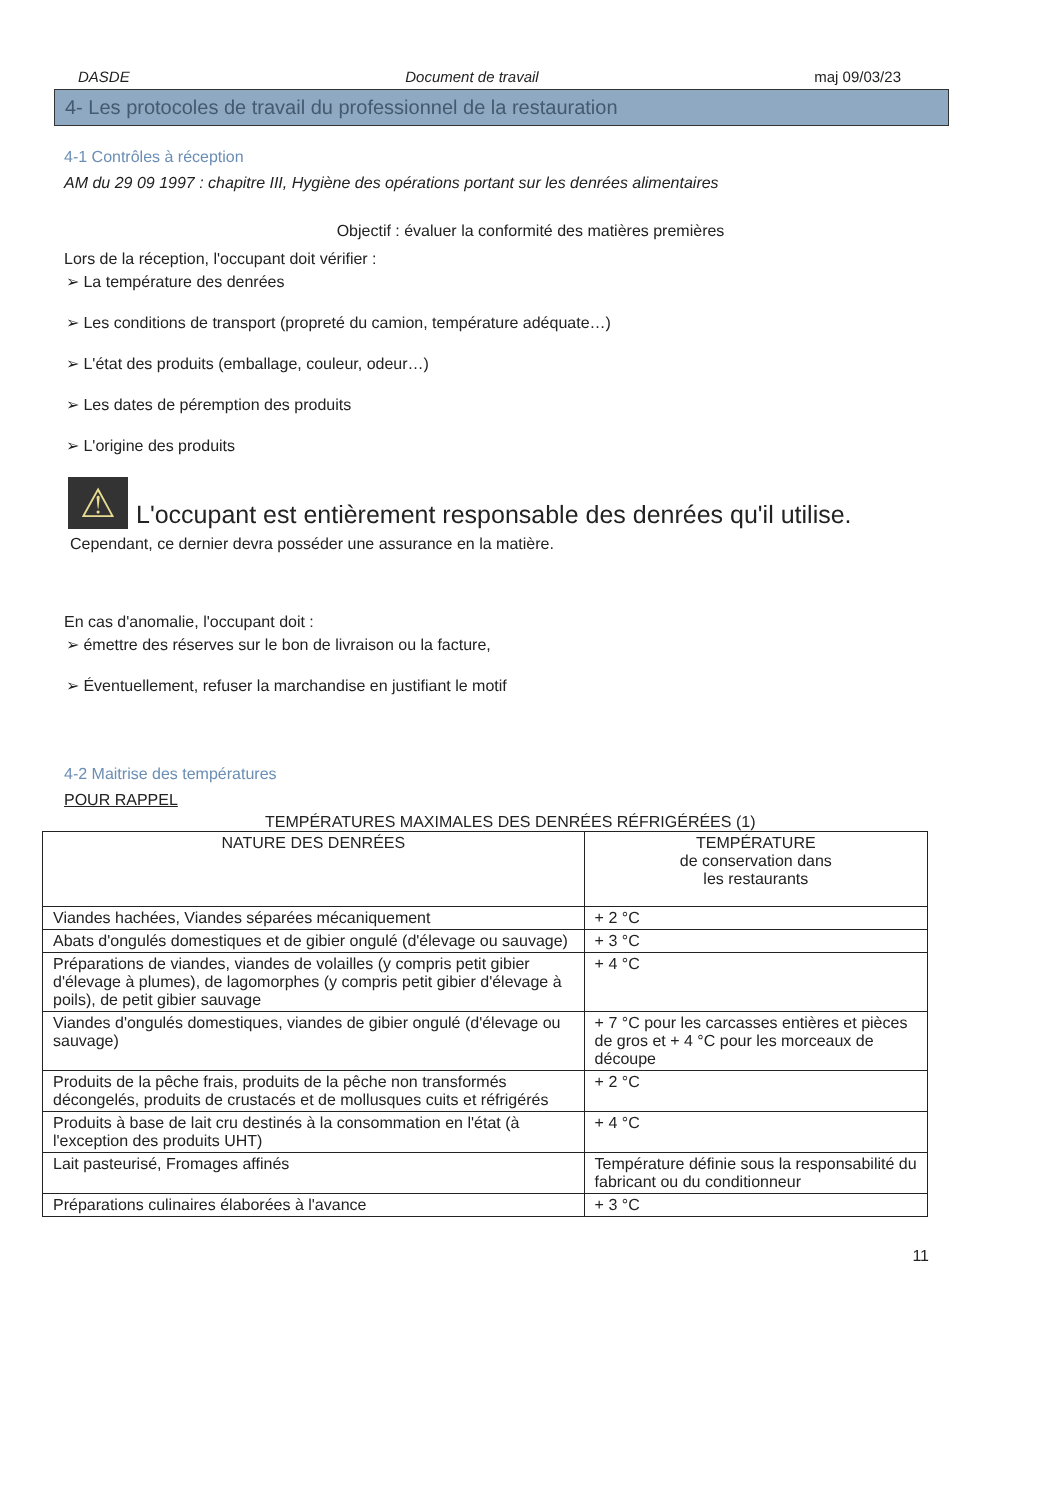DASDE Document de travail maj 09/03/23
4- Les protocoles de travail du professionnel de la restauration
4-1 Contrôles à réception
AM du 29 09 1997 : chapitre III, Hygiène des opérations portant sur les denrées alimentaires
Objectif : évaluer la conformité des matières premières
Lors de la réception, l'occupant doit vérifier :
➢ La température des denrées
➢ Les conditions de transport (propreté du camion, température adéquate…)
➢ L'état des produits (emballage, couleur, odeur…)
➢ Les dates de péremption des produits
➢ L'origine des produits
⚠
L'occupant est entièrement responsable des denrées qu'il utilise.
Cependant, ce dernier devra posséder une assurance en la matière.
En cas d'anomalie, l'occupant doit :
➢ émettre des réserves sur le bon de livraison ou la facture,
➢ Éventuellement, refuser la marchandise en justifiant le motif
4-2 Maitrise des températures
POUR RAPPEL
TEMPÉRATURES MAXIMALES DES DENRÉES RÉFRIGÉRÉES (1)
| NATURE DES DENRÉES | TEMPÉRATURE de conservation dans les restaurants |
| --- | --- |
| Viandes hachées, Viandes séparées mécaniquement | + 2 °C |
| Abats d'ongulés domestiques et de gibier ongulé (d'élevage ou sauvage) | + 3 °C |
| Préparations de viandes, viandes de volailles (y compris petit gibier d'élevage à plumes), de lagomorphes (y compris petit gibier d'élevage à poils), de petit gibier sauvage | + 4 °C |
| Viandes d'ongulés domestiques, viandes de gibier ongulé (d'élevage ou sauvage) | + 7 °C pour les carcasses entières et pièces de gros et + 4 °C pour les morceaux de découpe |
| Produits de la pêche frais, produits de la pêche non transformés décongelés, produits de crustacés et de mollusques cuits et réfrigérés | + 2 °C |
| Produits à base de lait cru destinés à la consommation en l'état (à l'exception des produits UHT) | + 4 °C |
| Lait pasteurisé, Fromages affinés | Température définie sous la responsabilité du fabricant ou du conditionneur |
| Préparations culinaires élaborées à l'avance | + 3 °C |
11